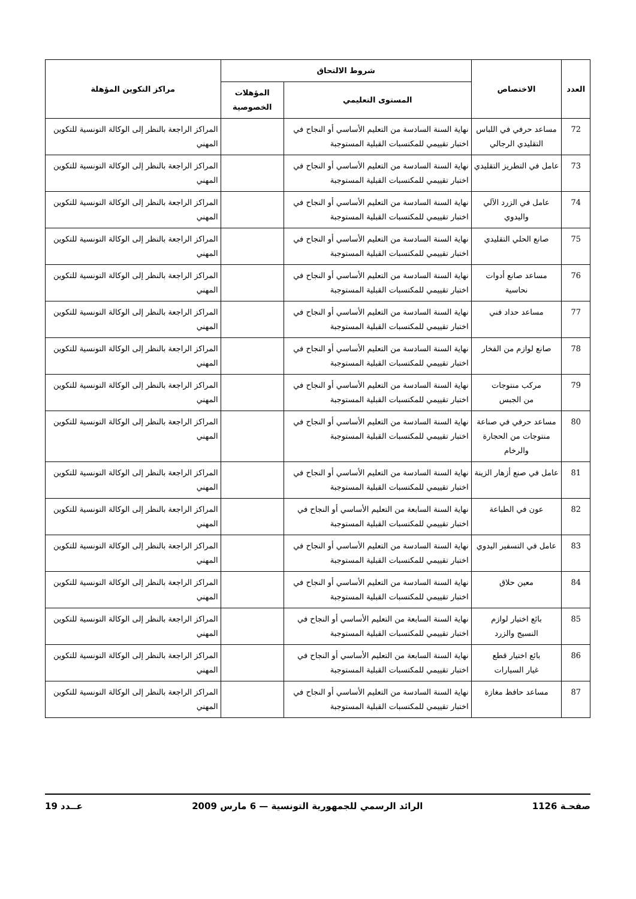| العدد | الاختصاص | شروط الالتحاق | | مراكز التكوين المؤهلة |
| --- | --- | --- | --- | --- |
| | | المستوى التعليمي | المؤهلات الخصوصية | |
| 72 | مساعد حرفي في اللباس التقليدي الرجالي | نهاية السنة السادسة من التعليم الأساسي أو النجاح في اختبار تقييمي للمكتسبات القبلية المستوجبة | | المراكز الراجعة بالنظر إلى الوكالة التونسية للتكوين المهني |
| 73 | عامل في التطريز التقليدي | نهاية السنة السادسة من التعليم الأساسي أو النجاح في اختبار تقييمي للمكتسبات القبلية المستوجبة | | المراكز الراجعة بالنظر إلى الوكالة التونسية للتكوين المهني |
| 74 | عامل في الزرد الآلي واليدوي | نهاية السنة السادسة من التعليم الأساسي أو النجاح في اختبار تقييمي للمكتسبات القبلية المستوجبة | | المراكز الراجعة بالنظر إلى الوكالة التونسية للتكوين المهني |
| 75 | صانع الحلي التقليدي | نهاية السنة السادسة من التعليم الأساسي أو النجاح في اختبار تقييمي للمكتسبات القبلية المستوجبة | | المراكز الراجعة بالنظر إلى الوكالة التونسية للتكوين المهني |
| 76 | مساعد صانع أدوات نحاسية | نهاية السنة السادسة من التعليم الأساسي أو النجاح في اختبار تقييمي للمكتسبات القبلية المستوجبة | | المراكز الراجعة بالنظر إلى الوكالة التونسية للتكوين المهني |
| 77 | مساعد حداد فني | نهاية السنة السادسة من التعليم الأساسي أو النجاح في اختبار تقييمي للمكتسبات القبلية المستوجبة | | المراكز الراجعة بالنظر إلى الوكالة التونسية للتكوين المهني |
| 78 | صانع لوازم من الفخار | نهاية السنة السادسة من التعليم الأساسي أو النجاح في اختبار تقييمي للمكتسبات القبلية المستوجبة | | المراكز الراجعة بالنظر إلى الوكالة التونسية للتكوين المهني |
| 79 | مركب منتوجات من الجبس | نهاية السنة السادسة من التعليم الأساسي أو النجاح في اختبار تقييمي للمكتسبات القبلية المستوجبة | | المراكز الراجعة بالنظر إلى الوكالة التونسية للتكوين المهني |
| 80 | مساعد حرفي في صناعة منتوجات من الحجارة والرخام | نهاية السنة السادسة من التعليم الأساسي أو النجاح في اختبار تقييمي للمكتسبات القبلية المستوجبة | | المراكز الراجعة بالنظر إلى الوكالة التونسية للتكوين المهني |
| 81 | عامل في صنع أزهار الزينة | نهاية السنة السادسة من التعليم الأساسي أو النجاح في اختبار تقييمي للمكتسبات القبلية المستوجبة | | المراكز الراجعة بالنظر إلى الوكالة التونسية للتكوين المهني |
| 82 | عون في الطباعة | نهاية السنة السابعة من التعليم الأساسي أو النجاح في اختبار تقييمي للمكتسبات القبلية المستوجبة | | المراكز الراجعة بالنظر إلى الوكالة التونسية للتكوين المهني |
| 83 | عامل في التسفير اليدوي | نهاية السنة السادسة من التعليم الأساسي أو النجاح في اختبار تقييمي للمكتسبات القبلية المستوجبة | | المراكز الراجعة بالنظر إلى الوكالة التونسية للتكوين المهني |
| 84 | معين حلاق | نهاية السنة السادسة من التعليم الأساسي أو النجاح في اختبار تقييمي للمكتسبات القبلية المستوجبة | | المراكز الراجعة بالنظر إلى الوكالة التونسية للتكوين المهني |
| 85 | بائع اختيار لوازم النسيج والزرد | نهاية السنة السابعة من التعليم الأساسي أو النجاح في اختبار تقييمي للمكتسبات القبلية المستوجبة | | المراكز الراجعة بالنظر إلى الوكالة التونسية للتكوين المهني |
| 86 | بائع اختيار قطع غيار السيارات | نهاية السنة السابعة من التعليم الأساسي أو النجاح في اختبار تقييمي للمكتسبات القبلية المستوجبة | | المراكز الراجعة بالنظر إلى الوكالة التونسية للتكوين المهني |
| 87 | مساعد حافظ مغازة | نهاية السنة السادسة من التعليم الأساسي أو النجاح في اختبار تقييمي للمكتسبات القبلية المستوجبة | | المراكز الراجعة بالنظر إلى الوكالة التونسية للتكوين المهني |
صفحـة 1126 الرائد الرسمي للجمهورية التونسية — 6 مارس 2009 عــدد 19